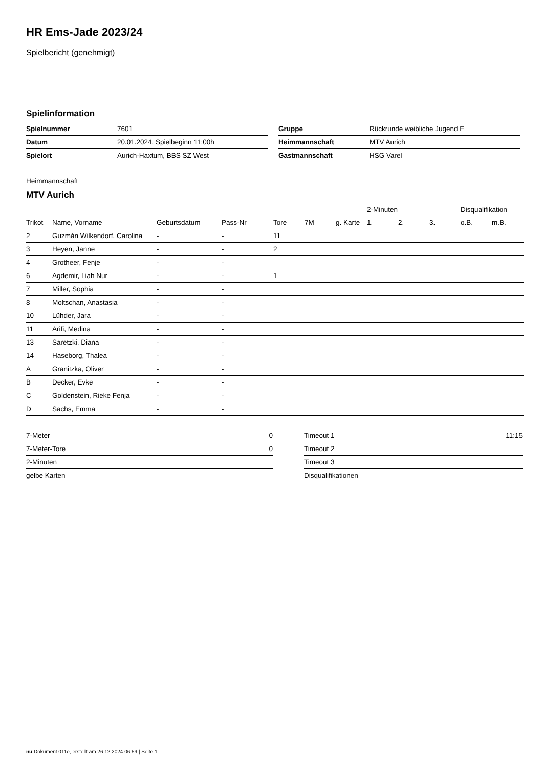HR Ems-Jade 2023/24
Spielbericht (genehmigt)
Spielinformation
| Spielnummer | 7601 |
| Datum | 20.01.2024, Spielbeginn 11:00h |
| Spielort | Aurich-Haxtum, BBS SZ West |
| Gruppe | Rückrunde weibliche Jugend E |
| Heimmannschaft | MTV Aurich |
| Gastmannschaft | HSG Varel |
Heimmannschaft
MTV Aurich
| | | | | | | | 2-Minuten | | | Disqualifikation | |
| Trikot | Name, Vorname | Geburtsdatum | Pass-Nr | Tore | 7M | g. Karte | 1. | 2. | 3. | o.B. | m.B. |
| 2 | Guzmán Wilkendorf, Carolina | - | - | 11 | | | | | | | |
| 3 | Heyen, Janne | - | - | 2 | | | | | | | |
| 4 | Grotheer, Fenje | - | - | | | | | | | | |
| 6 | Agdemir, Liah Nur | - | - | 1 | | | | | | | |
| 7 | Miller, Sophia | - | - | | | | | | | | |
| 8 | Moltschan, Anastasia | - | - | | | | | | | | |
| 10 | Lühder, Jara | - | - | | | | | | | | |
| 11 | Arifi, Medina | - | - | | | | | | | | |
| 13 | Saretzki, Diana | - | - | | | | | | | | |
| 14 | Haseborg, Thalea | - | - | | | | | | | | |
| A | Granitzka, Oliver | - | - | | | | | | | | |
| B | Decker, Evke | - | - | | | | | | | | |
| C | Goldenstein, Rieke Fenja | - | - | | | | | | | | |
| D | Sachs, Emma | - | - | | | | | | | | |
| 7-Meter | 0 |
| 7-Meter-Tore | 0 |
| 2-Minuten | |
| gelbe Karten | |
| Timeout 1 | 11:15 |
| Timeout 2 | |
| Timeout 3 | |
| Disqualifikationen | |
nu.Dokument 011e, erstellt am 26.12.2024 06:59 | Seite 1